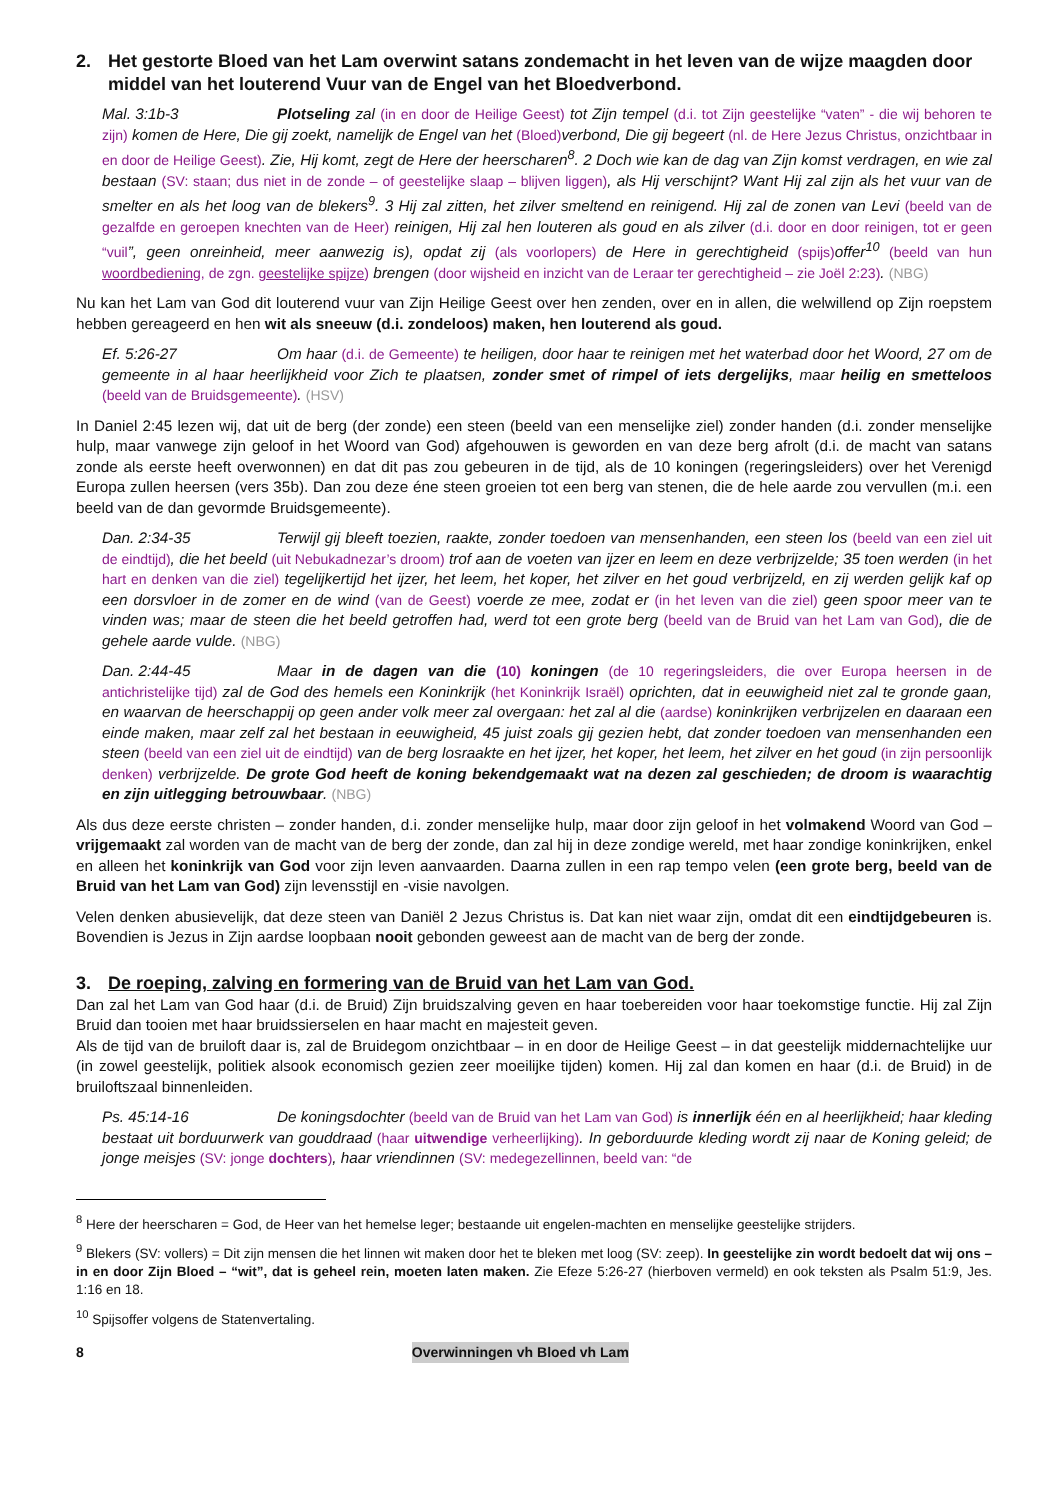2. Het gestorte Bloed van het Lam overwint satans zondemacht in het leven van de wijze maagden door middel van het louterend Vuur van de Engel van het Bloedverbond.
Mal. 3:1b-3 Plotseling zal (in en door de Heilige Geest) tot Zijn tempel (d.i. tot Zijn geestelijke “vaten” - die wij behoren te zijn) komen de Here, Die gij zoekt, namelijk de Engel van het (Bloed) verbond, Die gij begeert (nl. de Here Jezus Christus, onzichtbaar in en door de Heilige Geest). Zie, Hij komt, zegt de Here der heerscharen<sup>8</sup>. 2 Doch wie kan de dag van Zijn komst verdragen, en wie zal bestaan (SV: staan; dus niet in de zonde – of geestelijke slaap – blijven liggen), als Hij verschijnt? Want Hij zal zijn als het vuur van de smelter en als het loog van de blekers<sup>9</sup>. 3 Hij zal zitten, het zilver smeltend en reinigend. Hij zal de zonen van Levi (beeld van de gezalfde en geroepen knechten van de Heer) reinigen, Hij zal hen louteren als goud en als zilver (d.i. door en door reinigen, tot er geen “vuil”, geen onreinheid, meer aanwezig is), opdat zij (als voorlopers) de Here in gerechtigheid (spijs) offer<sup>10</sup> (beeld van hun woordbediening, de zgn. geestelijke spijze) brengen (door wijsheid en inzicht van de Leraar ter gerechtigheid – zie Joël 2:23). (NBG)
Nu kan het Lam van God dit louterend vuur van Zijn Heilige Geest over hen zenden, over en in allen, die welwillend op Zijn roepstem hebben gereageerd en hen wit als sneeuw (d.i. zondeloos) maken, hen louterend als goud.
Ef. 5:26-27 Om haar (d.i. de Gemeente) te heiligen, door haar te reinigen met het waterbad door het Woord, 27 om de gemeente in al haar heerlijkheid voor Zich te plaatsen, zonder smet of rimpel of iets dergelijks, maar heilig en smetteloos (beeld van de Bruidsgemeente). (HSV)
In Daniel 2:45 lezen wij, dat uit de berg (der zonde) een steen (beeld van een menselijke ziel) zonder handen (d.i. zonder menselijke hulp, maar vanwege zijn geloof in het Woord van God) afgehouwen is geworden en van deze berg afrolt (d.i. de macht van satans zonde als eerste heeft overwonnen) en dat dit pas zou gebeuren in de tijd, als de 10 koningen (regeringsleiders) over het Verenigd Europa zullen heersen (vers 35b). Dan zou deze éne steen groeien tot een berg van stenen, die de hele aarde zou vervullen (m.i. een beeld van de dan gevormde Bruidsgemeente).
Dan. 2:34-35 Terwijl gij bleeft toezien, raakte, zonder toedoen van mensenhanden, een steen los (beeld van een ziel uit de eindtijd), die het beeld (uit Nebukadnezar’s droom) trof aan de voeten van ijzer en leem en deze verbrijzelde; 35 toen werden (in het hart en denken van die ziel) tegelijkertijd het ijzer, het leem, het koper, het zilver en het goud verbrijzeld, en zij werden gelijk kaf op een dorsvloer in de zomer en de wind (van de Geest) voerde ze mee, zodat er (in het leven van die ziel) geen spoor meer van te vinden was; maar de steen die het beeld getroffen had, werd tot een grote berg (beeld van de Bruid van het Lam van God), die de gehele aarde vulde. (NBG)
Dan. 2:44-45 Maar in de dagen van die (10) koningen (de 10 regeringsleiders, die over Europa heersen in de antichristelijke tijd) zal de God des hemels een Koninkrijk (het Koninkrijk Israël) oprichten, dat in eeuwigheid niet zal te gronde gaan, en waarvan de heerschappij op geen ander volk meer zal overgaan: het zal al die (aardse) koninkrijken verbrijzelen en daaraan een einde maken, maar zelf zal het bestaan in eeuwigheid, 45 juist zoals gij gezien hebt, dat zonder toedoen van mensenhanden een steen (beeld van een ziel uit de eindtijd) van de berg losraakte en het ijzer, het koper, het leem, het zilver en het goud (in zijn persoonlijk denken) verbrijzelde. De grote God heeft de koning bekendgemaakt wat na dezen zal geschieden; de droom is waarachtig en zijn uitlegging betrouwbaar. (NBG)
Als dus deze eerste christen – zonder handen, d.i. zonder menselijke hulp, maar door zijn geloof in het volmakend Woord van God – vrijgemaakt zal worden van de macht van de berg der zonde, dan zal hij in deze zondige wereld, met haar zondige koninkrijken, enkel en alleen het koninkrijk van God voor zijn leven aanvaarden. Daarna zullen in een rap tempo velen (een grote berg, beeld van de Bruid van het Lam van God) zijn levensstijl en -visie navolgen.
Velen denken abusievelijk, dat deze steen van Daniël 2 Jezus Christus is. Dat kan niet waar zijn, omdat dit een eindtijdgebeuren is. Bovendien is Jezus in Zijn aardse loopbaan nooit gebonden geweest aan de macht van de berg der zonde.
3. De roeping, zalving en formering van de Bruid van het Lam van God.
Dan zal het Lam van God haar (d.i. de Bruid) Zijn bruidszalving geven en haar toebereiden voor haar toekomstige functie. Hij zal Zijn Bruid dan tooien met haar bruidssierselen en haar macht en majesteit geven.
Als de tijd van de bruiloft daar is, zal de Bruidegom onzichtbaar – in en door de Heilige Geest – in dat geestelijk middernachtelijke uur (in zowel geestelijk, politiek alsook economisch gezien zeer moeilijke tijden) komen. Hij zal dan komen en haar (d.i. de Bruid) in de bruiloftszaal binnenleiden.
Ps. 45:14-16 De koningsdochter (beeld van de Bruid van het Lam van God) is innerlijk één en al heerlijkheid; haar kleding bestaat uit borduurwerk van gouddraad (haar uitwendige verheerlijking). In geborduurde kleding wordt zij naar de Koning geleid; de jonge meisjes (SV: jonge dochters), haar vriendinnen (SV: medegezellinnen, beeld van: “de
<sup>8</sup> Here der heerscharen = God, de Heer van het hemelse leger; bestaande uit engelen-machten en menselijke geestelijke strijders.
<sup>9</sup> Blekers (SV: vollers) = Dit zijn mensen die het linnen wit maken door het te bleken met loog (SV: zeep). In geestelijke zin wordt bedoelt dat wij ons – in en door Zijn Bloed – “wit”, dat is geheel rein, moeten laten maken. Zie Efeze 5:26-27 (hierboven vermeld) en ook teksten als Psalm 51:9, Jes. 1:16 en 18.
<sup>10</sup> Spijsoffer volgens de Statenvertaling.
8 Overwinningen vh Bloed vh Lam